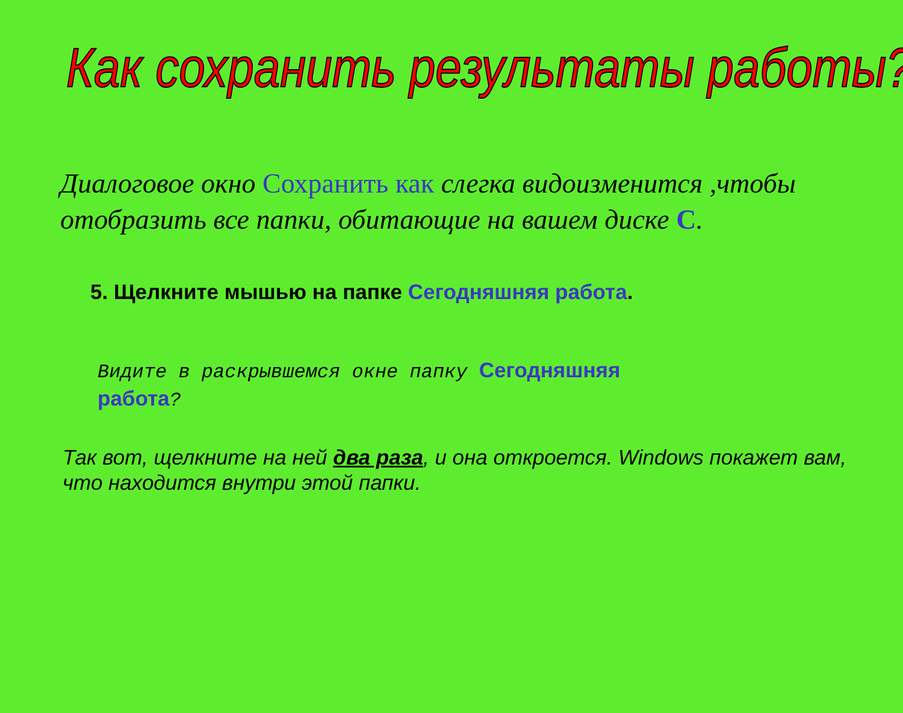Как сохранить результаты работы?
Диалоговое окно Сохранить как слегка видоизменится ,чтобы отобразить все папки, обитающие на вашем диске С.
5. Щелкните мышью на папке Сегодняшняя работа.
Видите в раскрывшемся окне папку Сегодняшняя работа?
Так вот, щелкните на ней два раза, и она откроется. Windows покажет вам, что находится внутри этой папки.